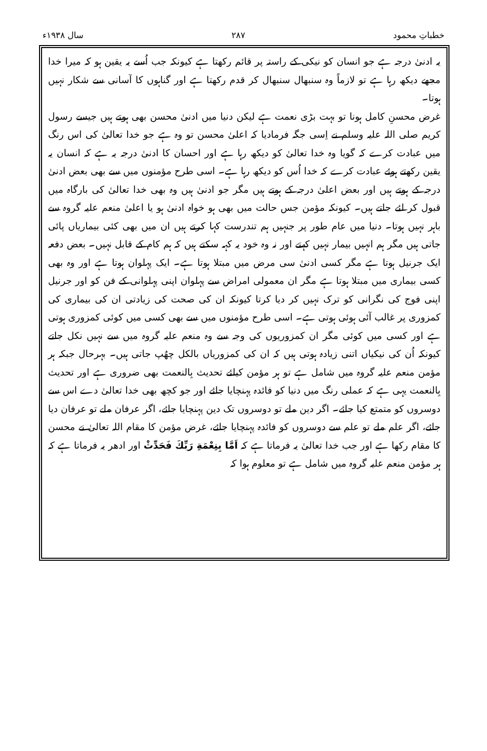خطباتِ محمود ۲۸۷ سال ۱۹۳۸ء
یہ ادنیٰ درجہ ہے جو انسان کو نیکی کے راستہ پر قائم رکھتا ہے کیونکہ جب اُسے یہ یقین ہو کہ میرا خدا مجھے دیکھ رہا ہے تو لازماً وہ سنبھال سنبھال کر قدم رکھتا ہے اور گناہوں کا آسانی سے شکار نہیں ہوتا۔
غرض محسنِ کامل ہونا تو بہت بڑی نعمت ہے لیکن دنیا میں ادنیٰ محسن بھی ہوتے ہیں جیسے رسول کریم صلی اللہ علیہ وسلم نے اِسی جگہ فرمادیا کہ اعلیٰ محسن تو وہ ہے جو خدا تعالیٰ کی اس رنگ میں عبادت کرے کہ گویا وہ خدا تعالیٰ کو دیکھ رہا ہے اور احسان کا ادنیٰ درجہ یہ ہے کہ انسان یہ یقین رکھتے ہوئے عبادت کرے کہ خدا اُس کو دیکھ رہا ہے۔ اسی طرح مؤمنوں میں سے بھی بعض ادنیٰ درجہ کے ہوتے ہیں اور بعض اعلیٰ درجہ کے ہوتے ہیں مگر جو ادنیٰ ہیں وہ بھی خدا تعالیٰ کی بارگاہ میں قبول کر لئے جاتے ہیں۔ کیونکہ مؤمن جس حالت میں بھی ہو خواہ ادنیٰ ہو یا اعلیٰ منعم علیہ گروہ سے باہر نہیں ہوتا۔ دنیا میں عام طور پر جنہیں ہم تندرست کہا کرتے ہیں ان میں بھی کئی بیماریاں پائی جاتی ہیں مگر ہم انہیں بیمار نہیں کہتے اور نہ وہ خود یہ کہہ سکتے ہیں کہ ہم کام کے قابل نہیں۔ بعض دفعہ ایک جرنیل ہوتا ہے مگر کسی ادنیٰ سی مرض میں مبتلا ہوتا ہے۔ ایک پہلوان ہوتا ہے اور وہ بھی کسی بیماری میں مبتلا ہوتا ہے مگر ان معمولی امراض سے پہلوان اپنی پہلوانی کے فن کو اور جرنیل اپنی فوج کی نگرانی کو ترک نہیں کر دیا کرتا کیونکہ ان کی صحت کی زیادتی ان کی بیماری کی کمزوری پر غالب آئی ہوئی ہوتی ہے۔ اسی طرح مؤمنوں میں سے بھی کسی میں کوئی کمزوری ہوتی ہے اور کسی میں کوئی مگر ان کمزوریوں کی وجہ سے وہ منعم علیہ گروہ میں سے نہیں نکل جاتے کیونکہ اُن کی نیکیاں اتنی زیادہ ہوتی ہیں کہ ان کی کمزوریاں بالکل چھُپ جاتی ہیں۔ بہرحال جبکہ ہر مؤمن منعم علیہ گروہ میں شامل ہے تو ہر مؤمن کیلئے تحدیث بِالنعمت بھی ضروری ہے اور تحدیث بِالنعمت یہی ہے کہ عملی رنگ میں دنیا کو فائدہ پہنچایا جائے اور جو کچھ بھی خدا تعالیٰ دے اس سے دوسروں کو متمتع کیا جائے۔ اگر دین ملے تو دوسروں تک دین پہنچایا جائے، اگر عرفان ملے تو عرفان دیا جائے، اگر علم ملے تو علم سے دوسروں کو فائدہ پہنچایا جائے، غرض مؤمن کا مقام اللہ تعالیٰ نے محسن کا مقام رکھا ہے اور جب خدا تعالیٰ یہ فرماتا ہے کہ اَمَّا بِنِعْمَةِ رَبِّكَ فَحَدِّثْ اور ادھر یہ فرماتا ہے کہ ہر مؤمن منعم علیہ گروہ میں شامل ہے تو معلوم ہوا کہ